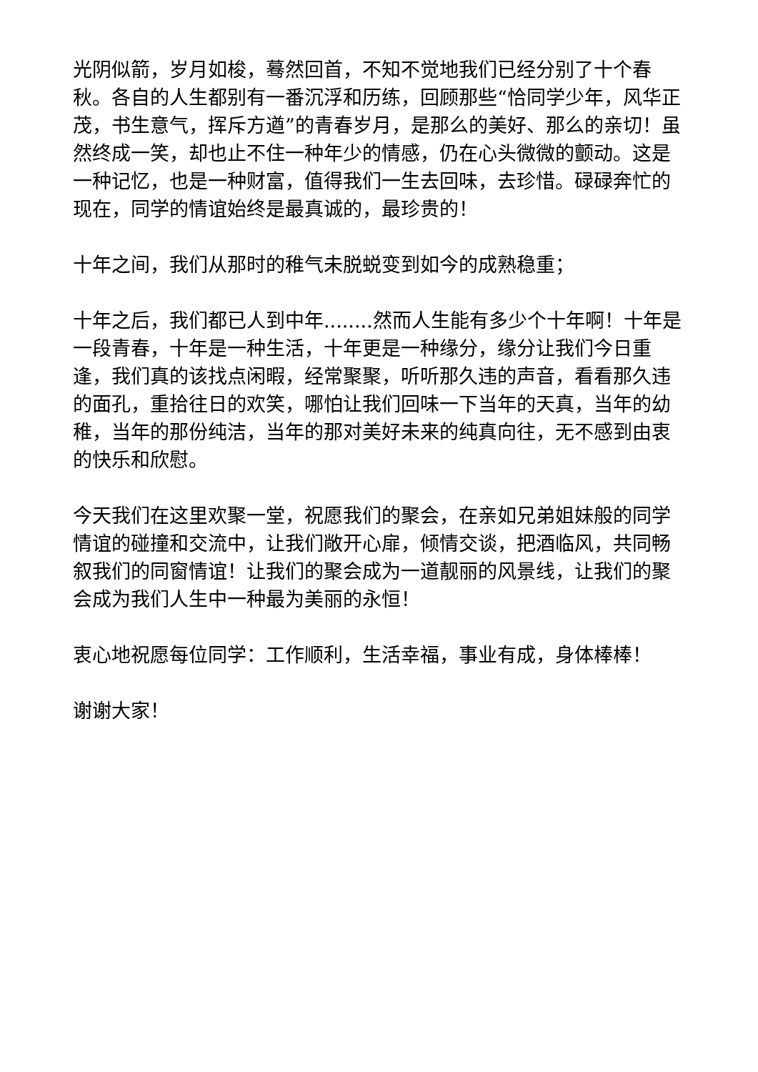光阴似箭，岁月如梭，蓦然回首，不知不觉地我们已经分别了十个春秋。各自的人生都别有一番沉浮和历练，回顾那些“恰同学少年，风华正茂，书生意气，挥斥方遒”的青春岁月，是那么的美好、那么的亲切！虽然终成一笑，却也止不住一种年少的情感，仍在心头微微的颤动。这是一种记忆，也是一种财富，值得我们一生去回味，去珍惜。碌碌奔忙的现在，同学的情谊始终是最真诚的，最珍贵的！
十年之间，我们从那时的稚气未脱蜕变到如今的成熟稳重；
十年之后，我们都已人到中年........然而人生能有多少个十年啊！十年是一段青春，十年是一种生活，十年更是一种缘分，缘分让我们今日重逢，我们真的该找点闲暇，经常聚聚，听听那久违的声音，看看那久违的面孔，重拾往日的欢笑，哪怕让我们回味一下当年的天真，当年的幼稚，当年的那份纯洁，当年的那对美好未来的纯真向往，无不感到由衷的快乐和欣慰。
今天我们在这里欢聚一堂，祝愿我们的聚会，在亲如兄弟姐妹般的同学情谊的碰撞和交流中，让我们敞开心扉，倾情交谈，把酒临风，共同畅叙我们的同窗情谊！让我们的聚会成为一道靓丽的风景线，让我们的聚会成为我们人生中一种最为美丽的永恒！
衷心地祝愿每位同学：工作顺利，生活幸福，事业有成，身体棒棒！
谢谢大家！